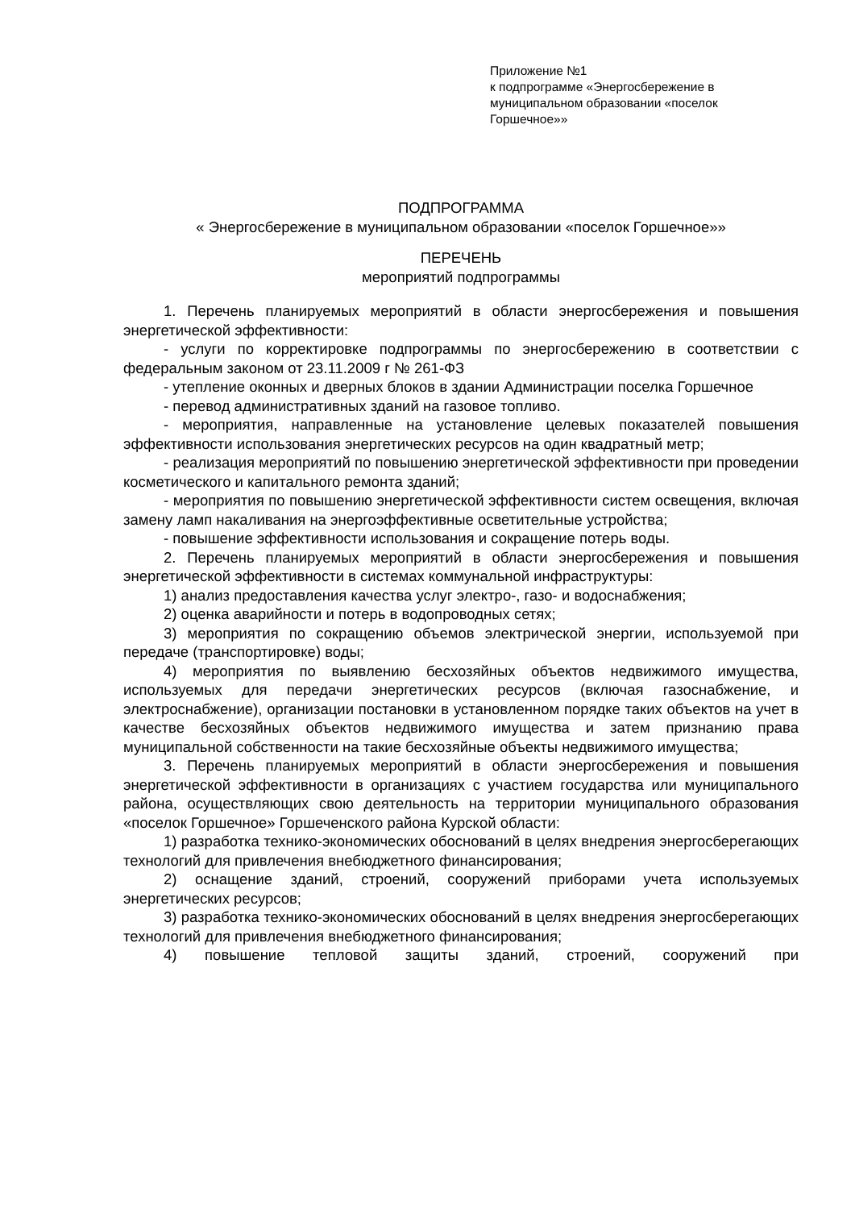Приложение №1
к подпрограмме «Энергосбережение в муниципальном образовании «поселок Горшечное»»
ПОДПРОГРАММА
« Энергосбережение в муниципальном образовании «поселок Горшечное»»
ПЕРЕЧЕНЬ
мероприятий подпрограммы
1. Перечень планируемых мероприятий в области энергосбережения и повышения энергетической эффективности:
- услуги по корректировке подпрограммы по энергосбережению в соответствии с федеральным законом от 23.11.2009 г № 261-ФЗ
- утепление оконных и дверных блоков в здании Администрации поселка Горшечное
- перевод административных зданий на газовое топливо.
- мероприятия, направленные на установление целевых показателей повышения эффективности использования энергетических ресурсов на один квадратный метр;
- реализация мероприятий по повышению энергетической эффективности при проведении косметического и капитального ремонта зданий;
- мероприятия по повышению энергетической эффективности систем освещения, включая замену ламп накаливания на энергоэффективные осветительные устройства;
- повышение эффективности использования и сокращение потерь воды.
2. Перечень планируемых мероприятий в области энергосбережения и повышения энергетической эффективности в системах коммунальной инфраструктуры:
1) анализ предоставления качества услуг электро-, газо- и водоснабжения;
2) оценка аварийности и потерь в водопроводных сетях;
3) мероприятия по сокращению объемов электрической энергии, используемой при передаче (транспортировке) воды;
4) мероприятия по выявлению бесхозяйных объектов недвижимого имущества, используемых для передачи энергетических ресурсов (включая газоснабжение, и электроснабжение), организации постановки в установленном порядке таких объектов на учет в качестве бесхозяйных объектов недвижимого имущества и затем признанию права муниципальной собственности на такие бесхозяйные объекты недвижимого имущества;
3. Перечень планируемых мероприятий в области энергосбережения и повышения энергетической эффективности в организациях с участием государства или муниципального района, осуществляющих свою деятельность на территории муниципального образования «поселок Горшечное» Горшеченского района Курской области:
1) разработка технико-экономических обоснований в целях внедрения энергосберегающих технологий для привлечения внебюджетного финансирования;
2) оснащение зданий, строений, сооружений приборами учета используемых энергетических ресурсов;
3) разработка технико-экономических обоснований в целях внедрения энергосберегающих технологий для привлечения внебюджетного финансирования;
4) повышение тепловой защиты зданий, строений, сооружений при